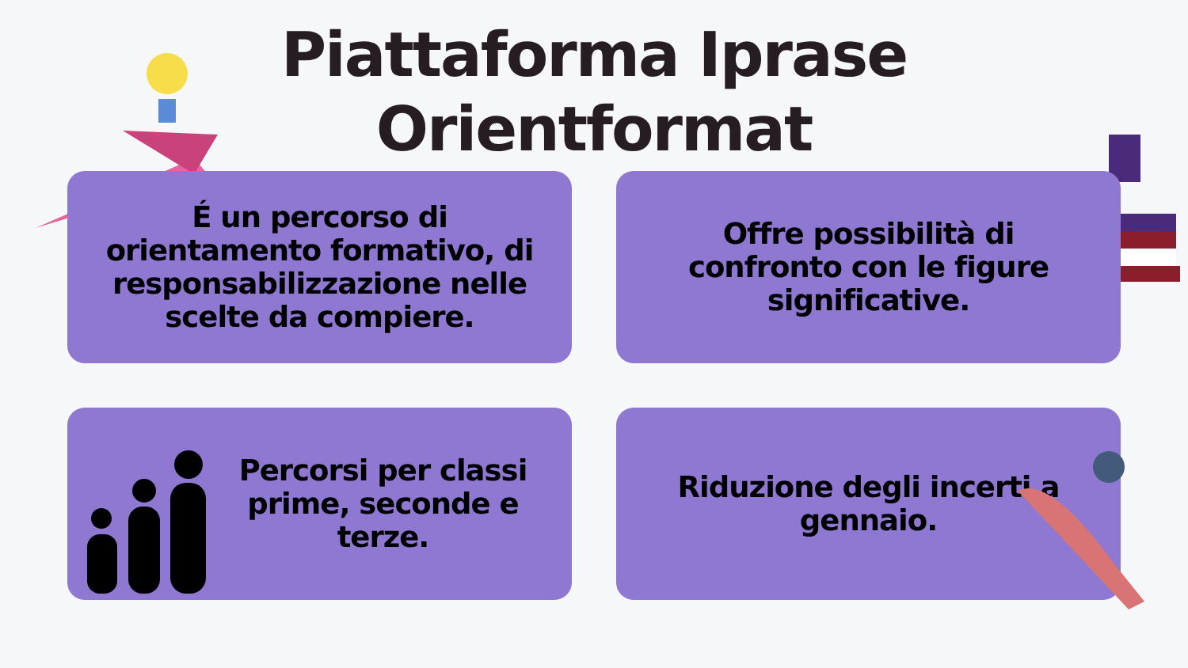Piattaforma Iprase
Orientformat
É un percorso di orientamento formativo, di responsabilizzazione nelle scelte da compiere.
Offre possibilità di confronto con le figure significative.
Percorsi per classi prime, seconde e terze.
Riduzione degli incerti a gennaio.